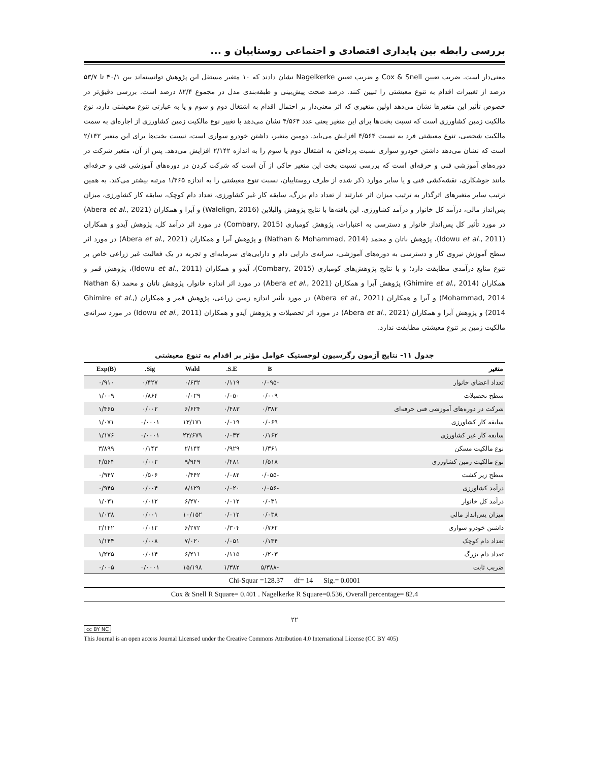بررسی رابطه بین پایداری اقتصادی و اجتماعی روستاییان و ...
معنی‌دار است. ضریب تعیین Cox & Snell و ضریب تعیین Nagelkerke نشان دادند که ۱۰ متغیر مستقل این پژوهش توانسته‌اند بین ۴۰/۱ تا ۵۳/۷ درصد از تغییرات اقدام به تنوع معیشتی را تبیین کنند. درصد صحت پیش‌بینی و طبقه‌بندی مدل در مجموع ۸۲/۴ درصد است. بررسی دقیق‌تر در خصوص تأثیر این متغیرها نشان می‌دهد اولین متغیری که اثر معنی‌دار بر احتمال اقدام به اشتغال دوم و سوم و یا به عبارتی تنوع معیشتی دارد، نوع مالکیت زمین کشاورزی است که نسبت بخت‌ها برای این متغیر یعنی عدد ۴/۵۶۴ نشان می‌دهد با تغییر نوع مالکیت زمین کشاورزی از اجاره‌ای به سمت مالکیت شخصی، تنوع معیشتی فرد به نسبت ۴/۵۶۴ افزایش می‌یابد. دومین متغیر، داشتن خودرو سواری است، نسبت بخت‌ها برای این متغیر ۲/۱۴۲ است که نشان می‌دهد داشتن خودرو سواری نسبت پرداختن به اشتغال دوم یا سوم را به اندازه ۲/۱۴۲ افزایش می‌دهد. پس از آن، متغیر شرکت در دوره‌های آموزشی فنی و حرفه‌ای است که بررسی نسبت بخت این متغیر حاکی از آن است که شرکت کردن در دوره‌های آموزشی فنی و حرفه‌ای مانند جوشکاری، نقشه‌کشی فنی و یا سایر موارد ذکر شده از طرف روستاییان، نسبت تنوع معیشتی را به اندازه ۱/۴۶۵ مرتبه بیشتر می‌کند. به همین ترتیب سایر متغیرهای اثرگذار به ترتیب میزان اثر عبارتند از تعداد دام بزرگ، سابقه کار غیر کشاورزی، تعداد دام کوچک، سابقه کار کشاورزی، میزان پس‌انداز مالی، درآمد کل خانوار و درآمد کشاورزی. این یافته‌ها با نتایج پژوهش والیلاین (Walelign, 2016) و آبرا و همکاران (Abera et al., 2021) در مورد تأثیر کل پس‌انداز خانوار و دسترسی به اعتبارات، پژوهش کومباری (Combary, 2015) در مورد اثر درآمد کل، پژوهش آیدو و همکاران (Idowu et al., 2011)، پژوهش ناتان و محمد (Nathan & Mohammad, 2014) و پژوهش آبرا و همکاران (Abera et al., 2021) در مورد اثر سطح آموزش نیروی کار و دسترسی به دوره‌های آموزشی، سرانه‌ی دارایی دام و دارایی‌های سرمایه‌ای و تجربه در یک فعالیت غیر زراعی خاص بر تنوع منابع درآمدی مطابقت دارد؛ و با نتایج پژوهش‌های کومباری (Combary, 2015)، آیدو و همکاران (Idowu et al., 2011)، پژوهش قمر و همکاران (Ghimire et al., 2014) پژوهش آبرا و همکاران (Abera et al., 2021) در مورد اثر اندازه خانوار، پژوهش ناتان و محمد (Nathan & Mohammad, 2014) و آبرا و همکاران (Abera et al., 2021) در مورد تأثیر اندازه زمین زراعی، پژوهش قمر و همکاران (Ghimire et al., 2014) و پژوهش آبرا و همکاران (Abera et al., 2021) در مورد اثر تحصیلات و پژوهش آیدو و همکاران (Idowu et al., 2011) در مورد سرانه‌ی مالکیت زمین بر تنوع معیشتی مطابقت ندارد.
جدول ۱۱- نتایج آزمون رگرسیون لوجستیک عوامل مؤثر بر اقدام به تنوع معیشتی
| متغیر | B | S.E. | Wald | Sig. | Exp(B) |
| --- | --- | --- | --- | --- | --- |
| تعداد اعضای خانوار | -۰/۰۹۵ | ۰/۱۱۹ | ۰/۶۳۲ | ۰/۴۲۷ | ۰/۹۱۰ |
| سطح تحصیلات | ۰/۰۰۹ | ۰/۰۵۰ | ۰/۰۲۹ | ۰/۸۶۴ | ۱/۰۰۹ |
| شرکت در دوره‌های آموزشی فنی حرفه‌ای | ۰/۳۸۲ | ۰/۴۸۳ | ۶/۶۲۴ | ۰/۰۰۲ | ۱/۴۶۵ |
| سابقه کار کشاورزی | ۰/۰۶۹ | ۰/۰۱۹ | ۱۳/۱۷۱ | ۰/۰۰۰۱ | ۱/۰۷۱ |
| سابقه کار غیر کشاورزی | ۰/۱۶۲ | ۰/۰۳۳ | ۲۳/۶۷۹ | ۰/۰۰۰۱ | ۱/۱۷۶ |
| نوع مالکیت مسکن | ۱/۳۶۱ | ۰/۹۲۹ | ۲/۱۴۴ | ۰/۱۴۳ | ۳/۸۹۹ |
| نوع مالکیت زمین کشاورزی | ۱/۵۱۸ | ۰/۴۸۱ | ۹/۹۴۹ | ۰/۰۰۲ | ۴/۵۶۴ |
| سطح زیر کشت | -۰/۰۵۵ | ۰/۰۸۲ | ۰/۴۴۲ | ۰/۵۰۶ | ۰/۹۴۷ |
| درآمد کشاورزی | -۰/۰۵۶ | ۰/۰۲۰ | ۸/۱۲۹ | ۰/۰۰۴ | ۰/۹۴۵ |
| درآمد کل خانوار | ۰/۰۳۱ | ۰/۰۱۲ | ۶/۲۷۰ | ۰/۰۱۲ | ۱/۰۳۱ |
| میزان پس‌انداز مالی | ۰/۰۳۸ | ۰/۰۱۲ | ۱۰/۱۵۲ | ۰/۰۰۱ | ۱/۰۳۸ |
| داشتن خودرو سواری | ۰/۷۶۲ | ۰/۳۰۴ | ۶/۲۷۲ | ۰/۰۱۲ | ۲/۱۴۲ |
| تعداد دام کوچک | ۰/۱۳۴ | ۰/۰۵۱ | ۷/۰۲۰ | ۰/۰۰۸ | ۱/۱۴۴ |
| تعداد دام بزرگ | ۰/۲۰۳ | ۰/۱۱۵ | ۶/۲۱۱ | ۰/۰۱۴ | ۱/۲۲۵ |
| ضریب ثابت | -۵/۳۸۸ | ۱/۳۸۲ | ۱۵/۱۹۸ | ۰/۰۰۰۱ | ۰/۰۰۵ |
| Chi-Squar =128.37 df= 14 Sig.= 0.0001 | | | | | |
| Cox & Snell R Square= 0.401 . Nagelkerke R Square=0.536, Overall percentage= 82.4 | | | | | |
۲۲
cc BY NC
This Journal is an open access Journal Licensed under the Creative Commons Attribution 4.0 International License (CC BY 405)